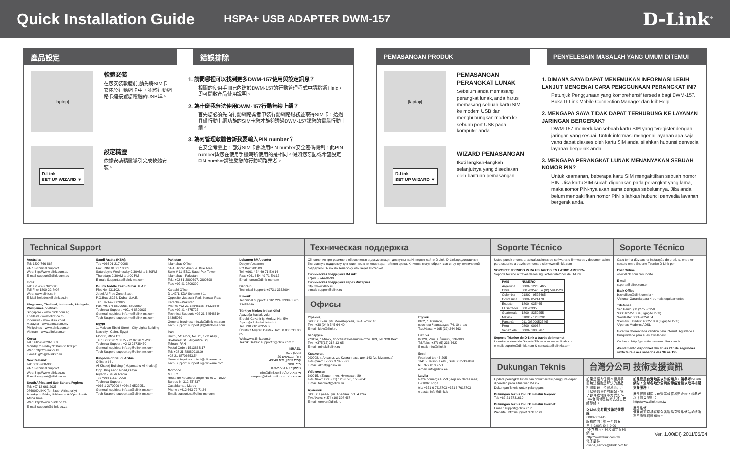Quick Installation Guide
HSPA+ USB ADAPTER DWM-157
D-Link<sup>®</sup>
產品設定 錯誤排除
[laptop]
D-Link
SET-UP WIZARD ▼
軟體安裝
在您安裝軟體前,請先將SIM卡安裝於行動網卡中，並將行動網路卡連接置您電腦的USB埠。
設定精靈
依據安裝精靈導引完成軟體安裝。
1. 請問哪裡可以找到更多DWM-157使用與設定訊息？
相關的使用手冊已內建於DWM-157的行動管理程式中請點選 Help，即可開啟產品使用說明。
2. 為什麼我無法使用DWM-157行動無線上網？
首先您必須先向行動網路業者申裝行動網路服務並取得SIM卡，透過具備行動上網功能的SIM卡您才能夠透過DWM-157讓您的電腦行動上網。
3. 為何管理軟體告訴我要輸入PIN number？
在安全考量上，部分SIM卡會啟用PIN number安全密碼機制，此PIN number與您在使用手機時所使用的是相同。假如您忘記或希望設定PIN number請連繫您的行動網路業者。
PEMASANGAN PRODUK PENYELESAIN MASALAH YANG UMUM DITEMUI
[laptop]
D-Link
SET-UP WIZARD ▼
PEMASANGAN PERANGKAT LUNAK
Sebelum anda memasang perangkat lunak, anda harus memasang sebuah kartu SIM ke modem USB dan menghubungkan modem ke sebuah port USB pada komputer anda.
WIZARD PEMASANGAN
Ikuti langkah-langkah selanjutnya yang disediakan oleh bantuan pemasangan.
1. DIMANA SAYA DAPAT MENEMUKAN INFORMASI LEBIH LANJUT MENGENAI CARA PENGGUNAAN PERANGKAT INI?
Petunjuk Penggunaan yang komprehensif tersedia bagi DWM-157. Buka D-Link Mobile Connection Manager dan klik Help.
2. MENGAPA SAYA TIDAK DAPAT TERHUBUNG KE LAYANAN JARINGAN BERGERAK?
DWM-157 memerlukan sebuah kartu SIM yang teregister dengan jaringan yang sesuai. Untuk informasi mengenai layanan apa saja yang dapat diakses oleh kartu SIM anda, silahkan hubungi penyedia layanan bergerak anda.
3. MENGAPA PERANGKAT LUNAK MENANYAKAN SEBUAH NOMOR PIN?
Untuk keamanan, beberapa kartu SIM mengaktifkan sebuah nomor PIN. Jika kartu SIM sudah digunakan pada perangkat yang lama, maka nomor PIN-nya akan sama dengan sebelumnya. Jika anda belum mengaktifkan nomor PIN, silahkan hubungi penyedia layanan bergerak anda.
Technical Support
Australia:
Tel: 1300-766-868
24/7 Technical Support
Web: http://www.dlink.com.au
E-mail: support@dlink.com.au
India:
Tel: +91-22-27626600
Toll Free 1800-22-8998
Web: www.dlink.co.in
E-Mail: helpdesk@dlink.co.in
Singapore, Thailand, Indonesia, Malaysia, Philippines, Vietnam:
Singapore - www.dlink.com.sg
Thailand - www.dlink.co.th
Indonesia - www.dlink.co.id
Malaysia - www.dlink.com.my
Philippines - www.dlink.com.ph
Vietnam - www.dlink.com.vn
Korea:
Tel : +82-2-2028-1810
Monday to Friday 9:00am to 6:00pm
Web : http://d-link.co.kr
E-mail : g2b@d-link.co.kr
New Zealand:
Tel: 0800-900-900
24/7 Technical Support
Web: http://www.dlink.co.nz
E-mail: support@dlink.co.nz
South Africa and Sub Sahara Region:
Tel: +27 12 661 2025
08600 DLINK (for South Africa only)
Monday to Friday 8:30am to 9:00pm South Africa Time
Web: http://www.d-link.co.za
E-mail: support@d-link.co.za
Saudi Arabia (KSA):
Tel: +966 01 217 0008
Fax: +966 01 217 0009
Saturday to Wednesday 9.30AM to 6.30PM
Thursdays 9.30AM to 2.00 PM
E-mail: Support.sa@dlink-me.com
D-Link Middle East - Dubai, U.A.E.
Plot No. S31102,
Jebel Ali Free Zone South,
P.O.Box 18224, Dubai, U.A.E.
Tel: +971-4-8809022
Fax: +971-4-8809066 / 8809069
Technical Support: +971-4-8809033
General Inquiries: info.me@dlink-me.com
Tech Support: support.me@dlink-me.com
Egypt
1, Makram Ebeid Street - City Lights Building
Nasrcity - Cairo, Egypt
Floor 6, office C2
Tel.: +2 02 26718375 - +2 02 26717280
Technical Support: +2 02 26738470
General Inquiries: info.eg@dlink-me.com
Tech Support: support.eg@dlink-me.com
Kingdom of Saudi Arabia
Office # 84 ,
Al Khaleej Building ( Mujamathu Al-Khaleej)
Opp. King Fahd Road, Olaya
Riyadh - Saudi Arabia
Tel: +966 1 217 0008
Technical Support:
+966 1 2170009 / +966 2 6522951
General Inquiries: info.sa@dlink-me.com
Tech Support: support.sa@dlink-me.com
Pakistan
Islamabad Office:
61-A, Jinnah Avenue, Blue Area,
Suite # 11, EBC, Saudi Pak Tower,
Islamabad - Pakistan
Tel.: +92-51-2800397, 2800398
Fax: +92-51-2800399
Karachi Office:
D-147/1, KDA Scheme # 1,
Opposite Mudassir Park, Karsaz Road,
Karachi – Pakistan
Phone: +92-21-34548158, 34326649
Fax: +92-21-4375727
Technical Support: +92-21-34548310, 34305069
General Inquiries: info.pk@dlink-me.com
Tech Support: support.pk@dlink-me.com
Iran
Unit 5, 5th Floor, No. 20, 17th Alley ,
Bokharest St. , Argentine Sq. ,
Tehran IRAN
Postal Code : 1513833817
Tel: +98-21-88880918,19
+98-21-88706653,54
General Inquiries: info.ir@dlink-me.com
Tech Support: support.ir@dlink-me.com
Morocco
M.I.T.C
Route de Nouaceur angle RS et CT 1029
Bureau N° 312 ET 337
Casablanca , Maroc
Phone : +212 663 72 73 24
Email: support.na@dlink-me.com
Lebanon RMA center
Dbayeh/Lebanon
PO Box:901589
Tel: +961 4 54 49 71 Ext:14
Fax: +961 4 54 49 71 Ext:12
Email: taoun@dlink-me.com
Bahrain
Technical Support: +973 1 3332904
Kuwait:
Technical Support: + 965 22453939 / +965 22453949
Türkiye Merkez İrtibat Ofisi
Ayazağa Maslak yolu
Erdebil Cevahir İş Merkezi No: 5/A
Ayazağa / Maslak İstanbul
Tel: +90 212 2895659
Ücretsiz Müşteri Destek Hattı: 0 800 211 00 65
Web:www.dlink.com.tr
Teknik Destek: support.tr@dlink.com.tr
ISRAEL
מטלון סנטר
רח' המגשימים 20
קרית מטלון, פ"ת 49348
ת.ד. 7060
טלפון: 073-277-11-77
אי-מאייל כללי: info@dlink.co.il
אי-מאייל תמיכה: support@dlink.co.il
Техническая поддержка
Обновления программного обеспечения и документация доступны на Интернет-сайте D-Link. D-Link предоставляет бесплатную поддержку для клиентов в течение гарантийного срока. Клиенты могут обратиться в группу технической поддержки D-Link по телефону или через Интернет.
Техническая поддержка D-Link:
+7(495) 744-00-99
Техническая поддержка через Интернет
http://www.dlink.ru
e-mail: support@dlink.ru
Офисы
Украина,
04080 г. Киев , ул. Межигорская, 87-А, офис 18
Тел.: +38 (044) 545-64-40
E-mail: kiev@dlink.ru
Беларусь
220114, г. Минск, проспект Независимости, 169, БЦ "XXI Век"
Тел.: +375(17) 218-13-65
E-mail: minsk@dlink.ru
Казахстан,
050008, г. Алматы, ул. Курмангазы, дом 143 (уг. Муканова)
Тел./факс: +7 727 378-55-90
E-mail: almaty@dlink.ru
Узбекистан
100015, г.Ташкент, ул. Нукусская, 89
Тел./Факс: +998 (71) 120-3770, 150-2646
E-mail: tashkent@dlink.ru
Армения
0038, г. Ереван, ул. Абеляна, 6/1, 4 этаж
Тел./Факс: + 374 (10) 398-667
E-mail: erevan@dlink.ru
Грузия
0162, г. Тбилиси,
проспект Чавчавадзе 74, 10 этаж
Тел./Факс: + 995 (32) 244-563
Lietuva
09120, Vilnius, Žirmūnų 139-303
Tel./faks. +370 (5) 236-3629
E-mail: info@dlink.lt
Eesti
Peterburi tee 46-205
11415, Tallinn, Eesti , Susi Bürookeskus
tel +372 613 9771
e-mail: info@dlink.ee
Latvija
Mazā nometņu 45/53 (ieeja no Nāras ielas)
LV-1002, Rīga
tel.: +371 6 7618703 +371 6 7618703
e-pasts: info@dlink.lv
Soporte Técnico
Usted puede encontrar actualizaciones de softwares o firmwares y documentación para usuarios a través de nuestro sitio www.dlinkla.com
SOPORTE TÉCNICO PARA USUARIOS EN LATINO AMERICA
Soporte técnico a través de los siguientes teléfonos de D-Link
| PAIS | NUMERO |
| --- | --- |
| Argentina | 0800 - 12235465 |
| Chile | 800 - 835465 ó (02) 5941520 |
| Colombia | 01800 - 9525465 |
| Costa Rica | 0800 - 0521478 |
| Ecuador | 1800 - 035465 |
| El Salvador | 800 - 6335 |
| Guatemala | 1800 - 8350255 |
| México | 01800 - 1233201 |
| Panamá | 011 008000525465 |
| Perú | 0800 - 00968 |
| Venezuela | 0800 - 1005767 |
Soporte Técnico de D-Link a través de Internet
Horario de atención Soporte Técnico en www.dlinkla.com
e-mail: soporte@dlinkla.com & consultas@dlinkla.com
Soporte Técnico
Caso tenha dúvidas na instalação do produto, entre em contato om o Suporte Técnico D-Link por:
Chat Online
www.dlink.com.br/suporte
E-mail
suporte@dlink.com.br
Back Office
backoffice@dlink.com.br *
*Acionar Garantia para 4 ou mais equipamentos
Telefones
São Paulo: (11) 2755-6950
*GO: 4052-1850 (Ligação local)
*Nordeste: 0800-7024104
*Demais Estados: 4062-1850 (Ligação local)
*Apenas Modems ADSL
Garantia diferenciada vendida pela internet. Agilidade e tranquilidade para suas atividades!
Conheça: http://garantiapremium.dlink.com.br
Atendimento disponível das 9h as 21h de segunda a sexta feira e aos sábados das 9h as 15h
Dukungan Teknis
Update perangkat lunak dan dokumentasi pengguna dapat diperoleh pada situs web D-Link.
Dukungan Teknis untuk pelanggan:
Dukungan Teknis D-Link melalui telepon:
Tel: +62-21-5731610
Dukungan Teknis D-Link melalui Internet:
Email : support@dlink.co.id
Website : http://support.dlink.co.id
台灣分公司 技術支援資訊
如果您還有任何本使用手冊無法協助您解決的產品相關問題，台灣地區用戶可以透過我們的網站、電子郵件或電話等方式與D-Link台灣地區技術支援工程師聯絡。
D-Link 免付費技術諮詢專線
0800-002-615
服務時間：週一至週五，早上9:00到晚上9:00
(不含周六、日及國定假日)
網 站：http://www.dlink.com.tw
電子郵件：dssqa_service@dlink.com.tw
如果您是台灣地區以外的用戶，請參考D-Link網站，全球各地分公司的聯絡資訊以取得相關支援服務。
產品保固期限、台灣區維修據點查詢，請參考以下網頁說明：
http://www.dlink.com.tw
產品維修：
使用者可直接送至全省聯強直營維修站或請洽您的原購買經銷商。
Ver. 1.00(DI) 2011/05/04